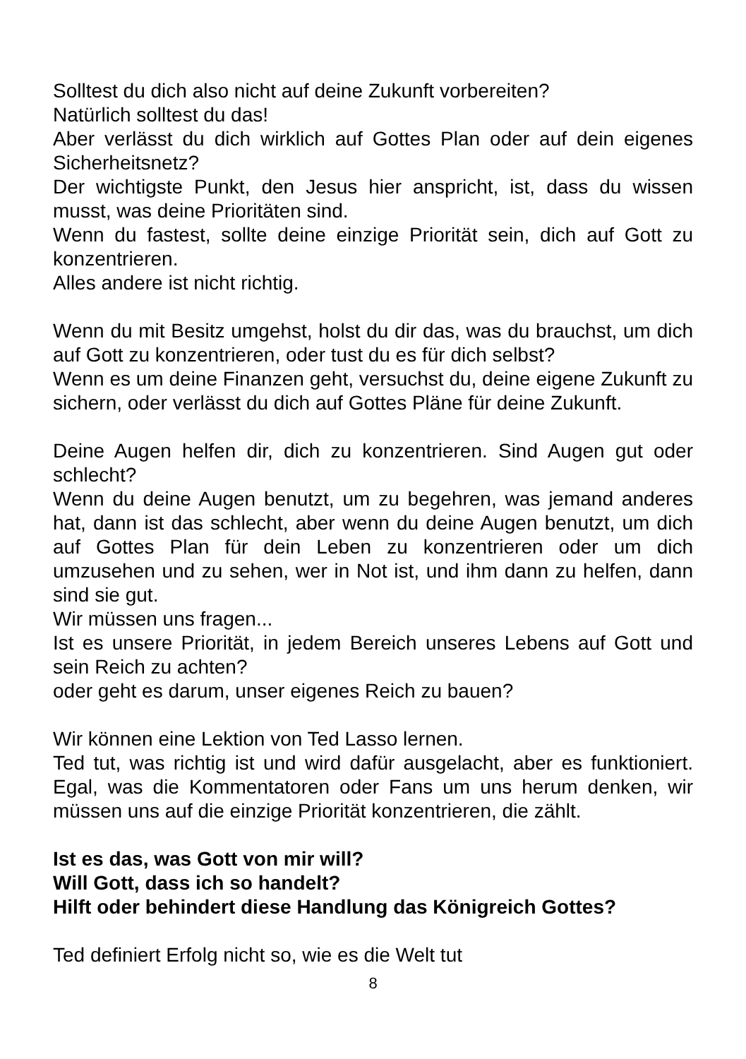Solltest du dich also nicht auf deine Zukunft vorbereiten?
Natürlich solltest du das!
Aber verlässt du dich wirklich auf Gottes Plan oder auf dein eigenes Sicherheitsnetz?
Der wichtigste Punkt, den Jesus hier anspricht, ist, dass du wissen musst, was deine Prioritäten sind.
Wenn du fastest, sollte deine einzige Priorität sein, dich auf Gott zu konzentrieren.
Alles andere ist nicht richtig.
Wenn du mit Besitz umgehst, holst du dir das, was du brauchst, um dich auf Gott zu konzentrieren, oder tust du es für dich selbst?
Wenn es um deine Finanzen geht, versuchst du, deine eigene Zukunft zu sichern, oder verlässt du dich auf Gottes Pläne für deine Zukunft.
Deine Augen helfen dir, dich zu konzentrieren. Sind Augen gut oder schlecht?
Wenn du deine Augen benutzt, um zu begehren, was jemand anderes hat, dann ist das schlecht, aber wenn du deine Augen benutzt, um dich auf Gottes Plan für dein Leben zu konzentrieren oder um dich umzusehen und zu sehen, wer in Not ist, und ihm dann zu helfen, dann sind sie gut.
Wir müssen uns fragen...
Ist es unsere Priorität, in jedem Bereich unseres Lebens auf Gott und sein Reich zu achten?
oder geht es darum, unser eigenes Reich zu bauen?
Wir können eine Lektion von Ted Lasso lernen.
Ted tut, was richtig ist und wird dafür ausgelacht, aber es funktioniert. Egal, was die Kommentatoren oder Fans um uns herum denken, wir müssen uns auf die einzige Priorität konzentrieren, die zählt.
Ist es das, was Gott von mir will?
Will Gott, dass ich so handelt?
Hilft oder behindert diese Handlung das Königreich Gottes?
Ted definiert Erfolg nicht so, wie es die Welt tut
8